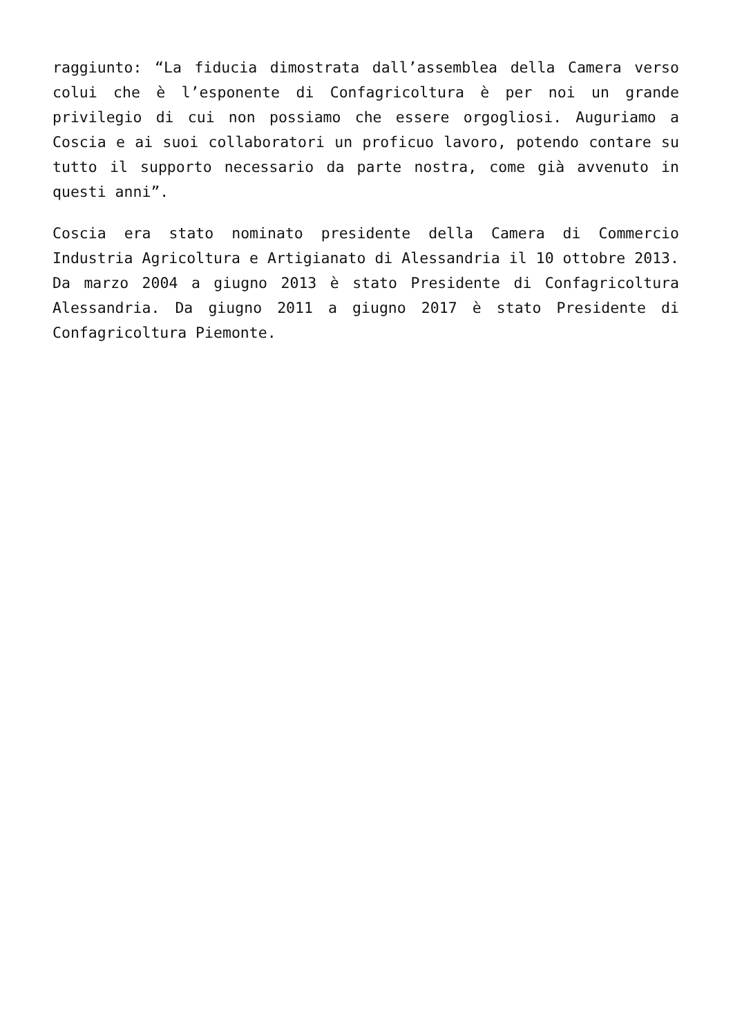raggiunto: “La fiducia dimostrata dall’assemblea della Camera verso colui che è l’esponente di Confagricoltura è per noi un grande privilegio di cui non possiamo che essere orgogliosi. Auguriamo a Coscia e ai suoi collaboratori un proficuo lavoro, potendo contare su tutto il supporto necessario da parte nostra, come già avvenuto in questi anni”.
Coscia era stato nominato presidente della Camera di Commercio Industria Agricoltura e Artigianato di Alessandria il 10 ottobre 2013. Da marzo 2004 a giugno 2013 è stato Presidente di Confagricoltura Alessandria. Da giugno 2011 a giugno 2017 è stato Presidente di Confagricoltura Piemonte.